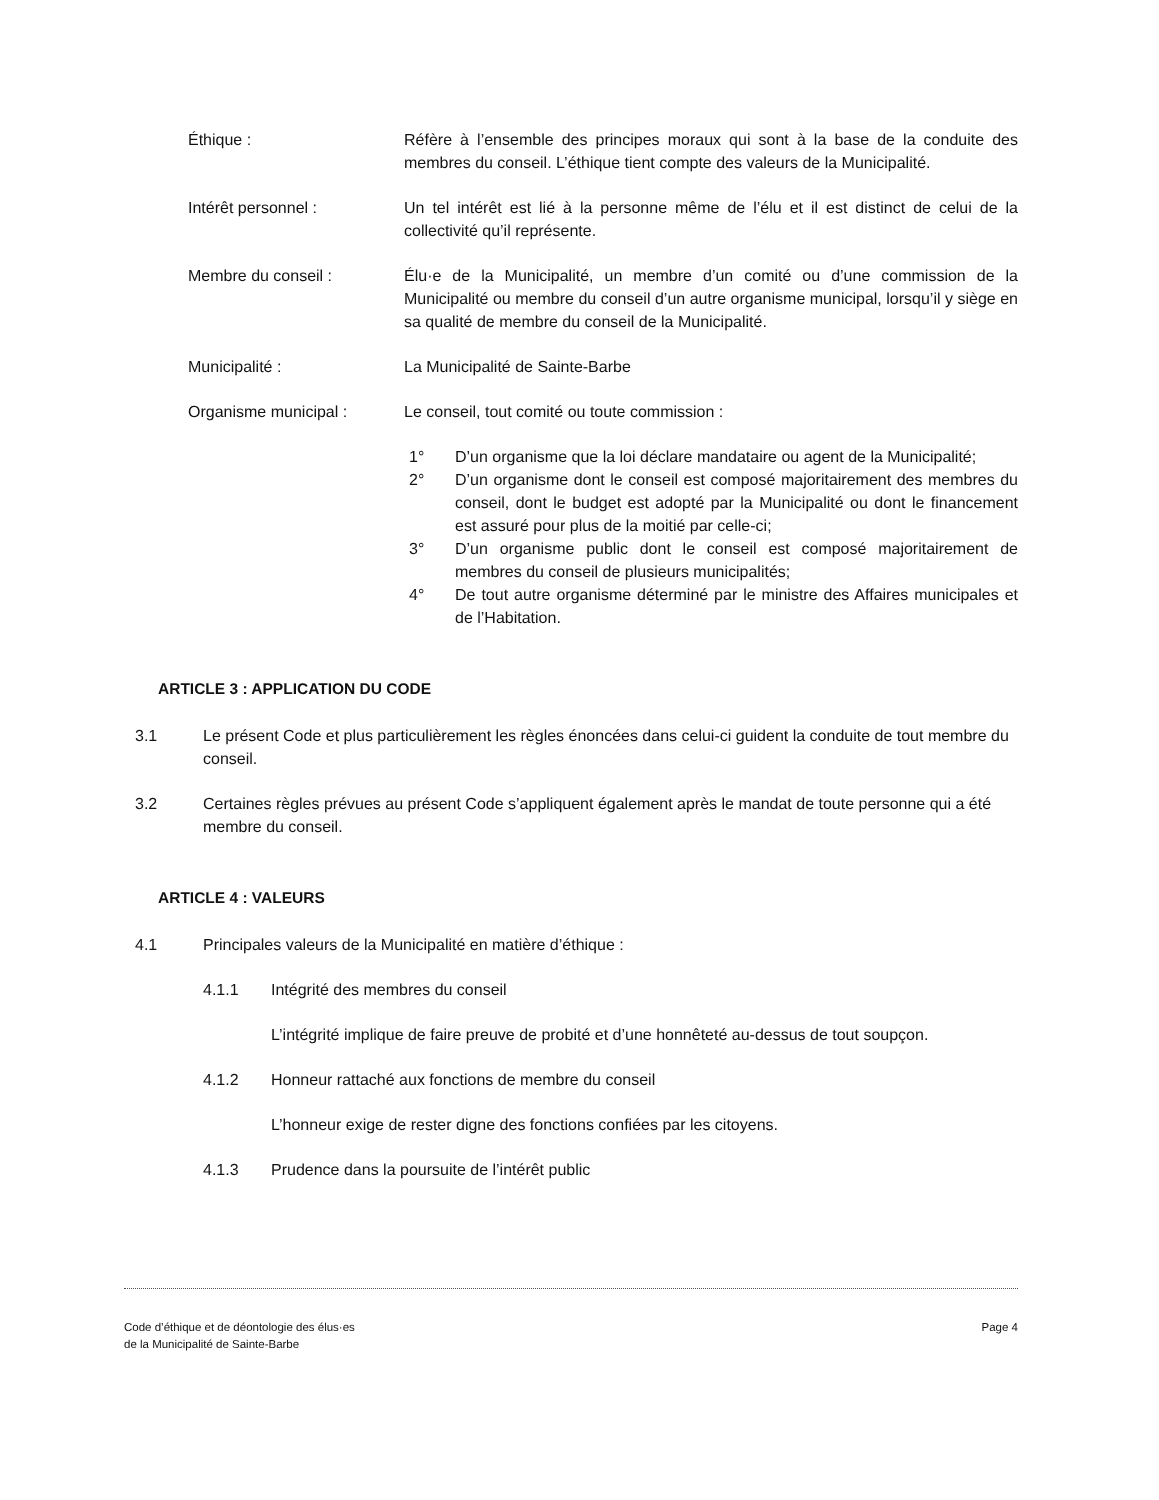Éthique : Réfère à l’ensemble des principes moraux qui sont à la base de la conduite des membres du conseil. L’éthique tient compte des valeurs de la Municipalité.
Intérêt personnel : Un tel intérêt est lié à la personne même de l’élu et il est distinct de celui de la collectivité qu’il représente.
Membre du conseil : Élu·e de la Municipalité, un membre d’un comité ou d’une commission de la Municipalité ou membre du conseil d’un autre organisme municipal, lorsqu’il y siège en sa qualité de membre du conseil de la Municipalité.
Municipalité : La Municipalité de Sainte-Barbe
Organisme municipal : Le conseil, tout comité ou toute commission :
1° D’un organisme que la loi déclare mandataire ou agent de la Municipalité;
2° D’un organisme dont le conseil est composé majoritairement des membres du conseil, dont le budget est adopté par la Municipalité ou dont le financement est assuré pour plus de la moitié par celle-ci;
3° D’un organisme public dont le conseil est composé majoritairement de membres du conseil de plusieurs municipalités;
4° De tout autre organisme déterminé par le ministre des Affaires municipales et de l’Habitation.
ARTICLE 3 : APPLICATION DU CODE
3.1 Le présent Code et plus particulièrement les règles énoncées dans celui-ci guident la conduite de tout membre du conseil.
3.2 Certaines règles prévues au présent Code s’appliquent également après le mandat de toute personne qui a été membre du conseil.
ARTICLE 4 : VALEURS
4.1 Principales valeurs de la Municipalité en matière d’éthique :
4.1.1 Intégrité des membres du conseil
L’intégrité implique de faire preuve de probité et d’une honnêteté au-dessus de tout soupçon.
4.1.2 Honneur rattaché aux fonctions de membre du conseil
L’honneur exige de rester digne des fonctions confiées par les citoyens.
4.1.3 Prudence dans la poursuite de l’intérêt public
Code d’éthique et de déontologie des élus·es
de la Municipalité de Sainte-Barbe
Page 4